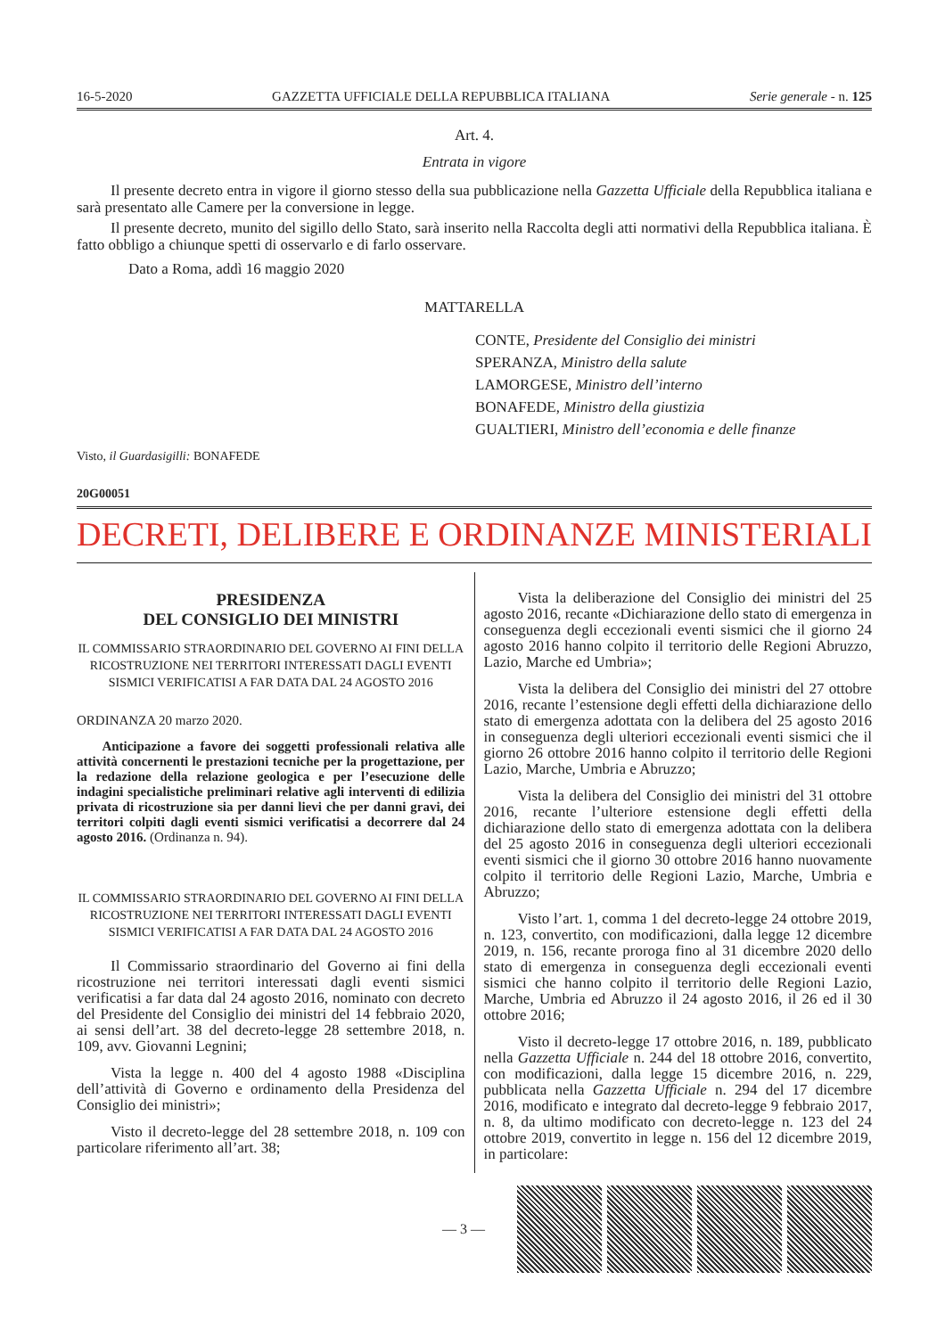16-5-2020 GAZZETTA UFFICIALE DELLA REPUBBLICA ITALIANA Serie generale - n. 125
Art. 4.
Entrata in vigore
Il presente decreto entra in vigore il giorno stesso della sua pubblicazione nella Gazzetta Ufficiale della Repubblica italiana e sarà presentato alle Camere per la conversione in legge.
Il presente decreto, munito del sigillo dello Stato, sarà inserito nella Raccolta degli atti normativi della Repubblica italiana. È fatto obbligo a chiunque spetti di osservarlo e di farlo osservare.
Dato a Roma, addì 16 maggio 2020
MATTARELLA
CONTE, Presidente del Consiglio dei ministri
SPERANZA, Ministro della salute
LAMORGESE, Ministro dell’interno
BONAFEDE, Ministro della giustizia
GUALTIERI, Ministro dell’economia e delle finanze
Visto, il Guardasigilli: BONAFEDE
20G00051
DECRETI, DELIBERE E ORDINANZE MINISTERIALI
PRESIDENZA
DEL CONSIGLIO DEI MINISTRI
IL COMMISSARIO STRAORDINARIO DEL GOVERNO AI FINI DELLA RICOSTRUZIONE NEI TERRITORI INTERESSATI DAGLI EVENTI SISMICI VERIFICATISI A FAR DATA DAL 24 AGOSTO 2016
ORDINANZA 20 marzo 2020.
Anticipazione a favore dei soggetti professionali relativa alle attività concernenti le prestazioni tecniche per la progettazione, per la redazione della relazione geologica e per l’esecuzione delle indagini specialistiche preliminari relative agli interventi di edilizia privata di ricostruzione sia per danni lievi che per danni gravi, dei territori colpiti dagli eventi sismici verificatisi a decorrere dal 24 agosto 2016. (Ordinanza n. 94).
IL COMMISSARIO STRAORDINARIO DEL GOVERNO AI FINI DELLA RICOSTRUZIONE NEI TERRITORI INTERESSATI DAGLI EVENTI SISMICI VERIFICATISI A FAR DATA DAL 24 AGOSTO 2016
Il Commissario straordinario del Governo ai fini della ricostruzione nei territori interessati dagli eventi sismici verificatisi a far data dal 24 agosto 2016, nominato con decreto del Presidente del Consiglio dei ministri del 14 febbraio 2020, ai sensi dell’art. 38 del decreto-legge 28 settembre 2018, n. 109, avv. Giovanni Legnini;
Vista la legge n. 400 del 4 agosto 1988 «Disciplina dell’attività di Governo e ordinamento della Presidenza del Consiglio dei ministri»;
Visto il decreto-legge del 28 settembre 2018, n. 109 con particolare riferimento all’art. 38;
Vista la deliberazione del Consiglio dei ministri del 25 agosto 2016, recante «Dichiarazione dello stato di emergenza in conseguenza degli eccezionali eventi sismici che il giorno 24 agosto 2016 hanno colpito il territorio delle Regioni Abruzzo, Lazio, Marche ed Umbria»;
Vista la delibera del Consiglio dei ministri del 27 ottobre 2016, recante l’estensione degli effetti della dichiarazione dello stato di emergenza adottata con la delibera del 25 agosto 2016 in conseguenza degli ulteriori eccezionali eventi sismici che il giorno 26 ottobre 2016 hanno colpito il territorio delle Regioni Lazio, Marche, Umbria e Abruzzo;
Vista la delibera del Consiglio dei ministri del 31 ottobre 2016, recante l’ulteriore estensione degli effetti della dichiarazione dello stato di emergenza adottata con la delibera del 25 agosto 2016 in conseguenza degli ulteriori eccezionali eventi sismici che il giorno 30 ottobre 2016 hanno nuovamente colpito il territorio delle Regioni Lazio, Marche, Umbria e Abruzzo;
Visto l’art. 1, comma 1 del decreto-legge 24 ottobre 2019, n. 123, convertito, con modificazioni, dalla legge 12 dicembre 2019, n. 156, recante proroga fino al 31 dicembre 2020 dello stato di emergenza in conseguenza degli eccezionali eventi sismici che hanno colpito il territorio delle Regioni Lazio, Marche, Umbria ed Abruzzo il 24 agosto 2016, il 26 ed il 30 ottobre 2016;
Visto il decreto-legge 17 ottobre 2016, n. 189, pubblicato nella Gazzetta Ufficiale n. 244 del 18 ottobre 2016, convertito, con modificazioni, dalla legge 15 dicembre 2016, n. 229, pubblicata nella Gazzetta Ufficiale n. 294 del 17 dicembre 2016, modificato e integrato dal decreto-legge 9 febbraio 2017, n. 8, da ultimo modificato con decreto-legge n. 123 del 24 ottobre 2019, convertito in legge n. 156 del 12 dicembre 2019, in particolare:
— 3 —